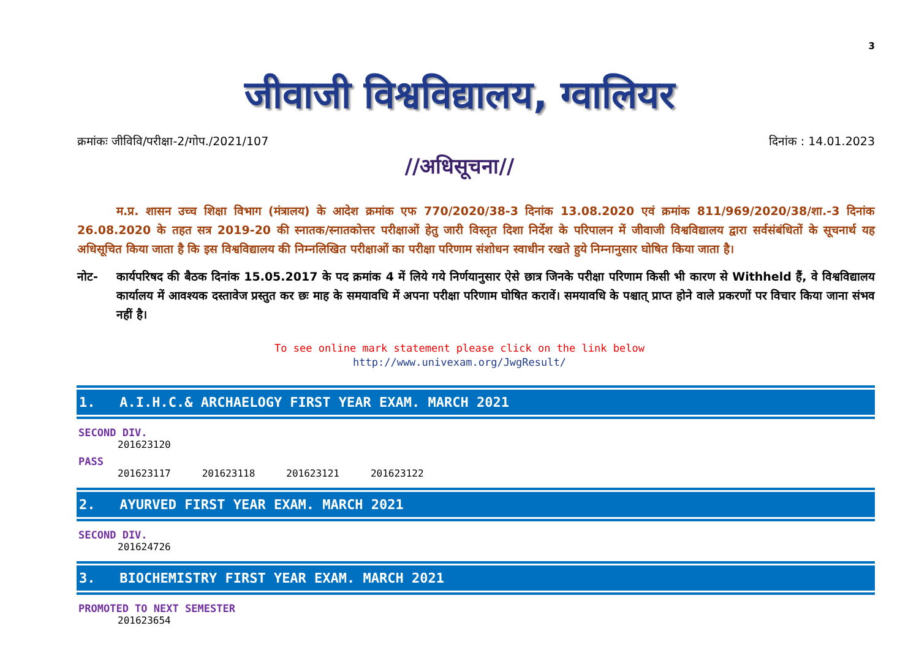3
जीवाजी विश्वविद्यालय, ग्वालियर
क्रमांकः जीविवि/परीक्षा-2/गोप./2021/107 दिनांक : 14.01.2023
//अधिसूचना//
म.प्र. शासन उच्च शिक्षा विभाग (मंत्रालय) के आदेश क्रमांक एफ 770/2020/38-3 दिनांक 13.08.2020 एवं क्रमांक 811/969/2020/38/शा.-3 दिनांक 26.08.2020 के तहत सत्र 2019-20 की स्नातक/स्नातकोत्तर परीक्षाओं हेतु जारी विस्तृत दिशा निर्देश के परिपालन में जीवाजी विश्वविद्यालय द्वारा सर्वसंबंधितों के सूचनार्थ यह अधिसूचित किया जाता है कि इस विश्वविद्यालय की निम्नलिखित परीक्षाओं का परीक्षा परिणाम संशोधन स्वाधीन रखते हुये निम्नानुसार घोषित किया जाता है।
नोट- कार्यपरिषद की बैठक दिनांक 15.05.2017 के पद क्रमांक 4 में लिये गये निर्णयानुसार ऐसे छात्र जिनके परीक्षा परिणाम किसी भी कारण से Withheld हैं, वे विश्वविद्यालय कार्यालय में आवश्यक दस्तावेज प्रस्तुत कर छः माह के समयावधि में अपना परीक्षा परिणाम घोषित करावें। समयावधि के पश्चात् प्राप्त होने वाले प्रकरणों पर विचार किया जाना संभव नहीं है।
To see online mark statement please click on the link below
http://www.univexam.org/JwgResult/
1. A.I.H.C.& ARCHAELOGY FIRST YEAR EXAM. MARCH 2021
SECOND DIV.
201623120
PASS
201623117 201623118 201623121 201623122
2. AYURVED FIRST YEAR EXAM. MARCH 2021
SECOND DIV.
201624726
3. BIOCHEMISTRY FIRST YEAR EXAM. MARCH 2021
PROMOTED TO NEXT SEMESTER
201623654